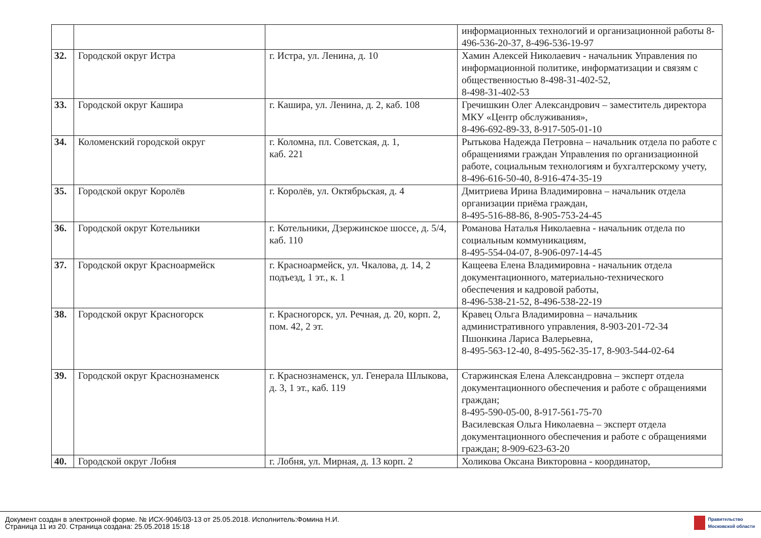| | | | информационных технологий и организационной работы 8-496-536-20-37, 8-496-536-19-97 |
| 32. | Городской округ Истра | г. Истра, ул. Ленина, д. 10 | Хамин Алексей Николаевич - начальник Управления по информационной политике, информатизации и связям с общественностью 8-498-31-402-52, 8-498-31-402-53 |
| 33. | Городской округ Кашира | г. Кашира, ул. Ленина, д. 2, каб. 108 | Гречишкин Олег Александрович – заместитель директора МКУ «Центр обслуживания», 8-496-692-89-33, 8-917-505-01-10 |
| 34. | Коломенский городской округ | г. Коломна, пл. Советская, д. 1, каб. 221 | Рытькова Надежда Петровна – начальник отдела по работе с обращениями граждан Управления по организационной работе, социальным технологиям и бухгалтерскому учету, 8-496-616-50-40, 8-916-474-35-19 |
| 35. | Городской округ Королёв | г. Королёв, ул. Октябрьская, д. 4 | Дмитриева Ирина Владимировна – начальник отдела организации приёма граждан, 8-495-516-88-86, 8-905-753-24-45 |
| 36. | Городской округ Котельники | г. Котельники, Дзержинское шоссе, д. 5/4, каб. 110 | Романова Наталья Николаевна - начальник отдела по социальным коммуникациям, 8-495-554-04-07, 8-906-097-14-45 |
| 37. | Городской округ Красноармейск | г. Красноармейск, ул. Чкалова, д. 14, 2 подъезд, 1 эт., к. 1 | Кащеева Елена Владимировна - начальник отдела документационного, материально-технического обеспечения и кадровой работы, 8-496-538-21-52, 8-496-538-22-19 |
| 38. | Городской округ Красногорск | г. Красногорск, ул. Речная, д. 20, корп. 2, пом. 42, 2 эт. | Кравец Ольга Владимировна – начальник административного управления, 8-903-201-72-34 Пшонкина Лариса Валерьевна, 8-495-563-12-40, 8-495-562-35-17, 8-903-544-02-64 |
| 39. | Городской округ Краснознаменск | г. Краснознаменск, ул. Генерала Шлыкова, д. 3, 1 эт., каб. 119 | Старжинская Елена Александровна – эксперт отдела документационного обеспечения и работе с обращениями граждан; 8-495-590-05-00, 8-917-561-75-70 Василевская Ольга Николаевна – эксперт отдела документационного обеспечения и работе с обращениями граждан; 8-909-623-63-20 |
| 40. | Городской округ Лобня | г. Лобня, ул. Мирная, д. 13 корп. 2 | Холикова Оксана Викторовна - координатор, |
Документ создан в электронной форме. № ИСХ-9046/03-13 от 25.05.2018. Исполнитель:Фомина Н.И.
Страница 11 из 20. Страница создана: 25.05.2018 15:18
Правительство
Московской области